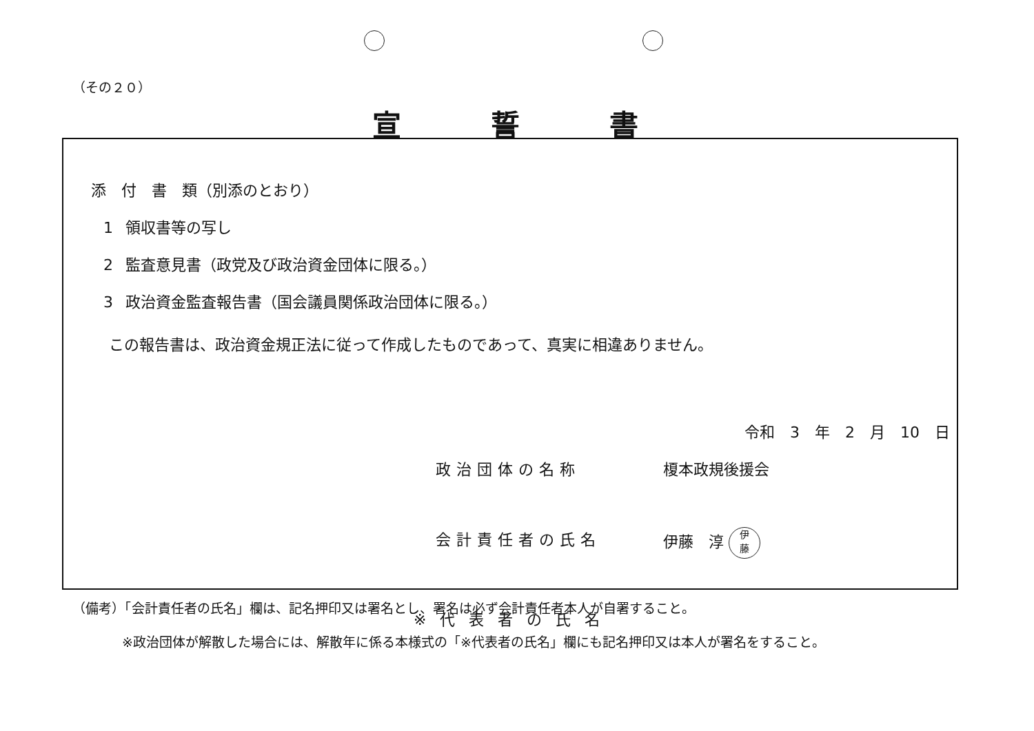（その２０）
宣誓書
添　付　書　類（別添のとおり）
1 領収書等の写し
2 監査意見書（政党及び政治資金団体に限る。）
3 政治資金監査報告書（国会議員関係政治団体に限る。）
この報告書は、政治資金規正法に従って作成したものであって、真実に相違ありません。
令和　3　年　2　月　10　日
政治団体の名称 榎本政規後援会
会計責任者の氏名 伊藤　淳 伊
藤
※代表者の氏名
（備考）「会計責任者の氏名」欄は、記名押印又は署名とし、署名は必ず会計責任者本人が自署すること。
※政治団体が解散した場合には、解散年に係る本様式の「※代表者の氏名」欄にも記名押印又は本人が署名をすること。